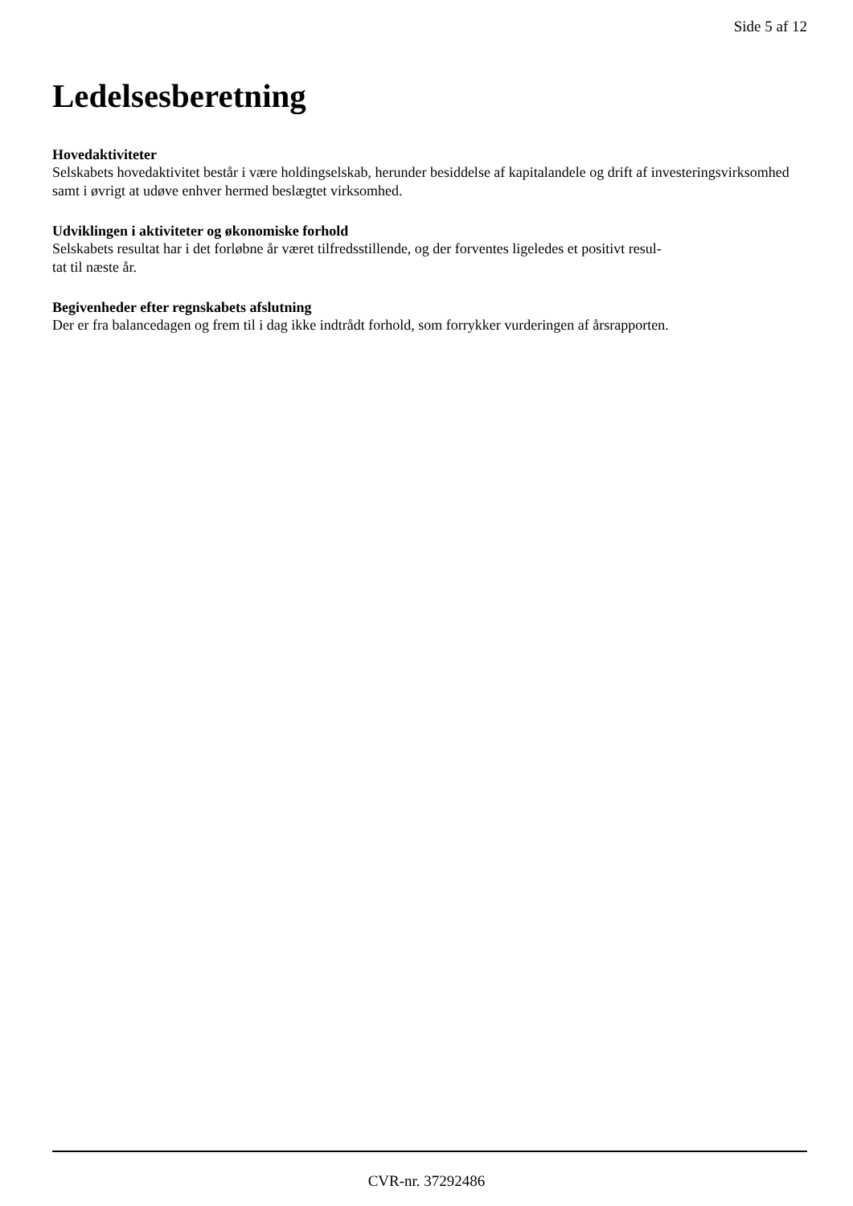Side 5 af 12
Ledelsesberetning
Hovedaktiviteter
Selskabets hovedaktivitet består i være holdingselskab, herunder besiddelse af kapitalandele og drift af investeringsvirksomhed samt i øvrigt at udøve enhver hermed beslægtet virksomhed.
Udviklingen i aktiviteter og økonomiske forhold
Selskabets resultat har i det forløbne år været tilfredsstillende, og der forventes ligeledes et positivt resul-
tat til næste år.
Begivenheder efter regnskabets afslutning
Der er fra balancedagen og frem til i dag ikke indtrådt forhold, som forrykker vurderingen af årsrapporten.
CVR-nr. 37292486